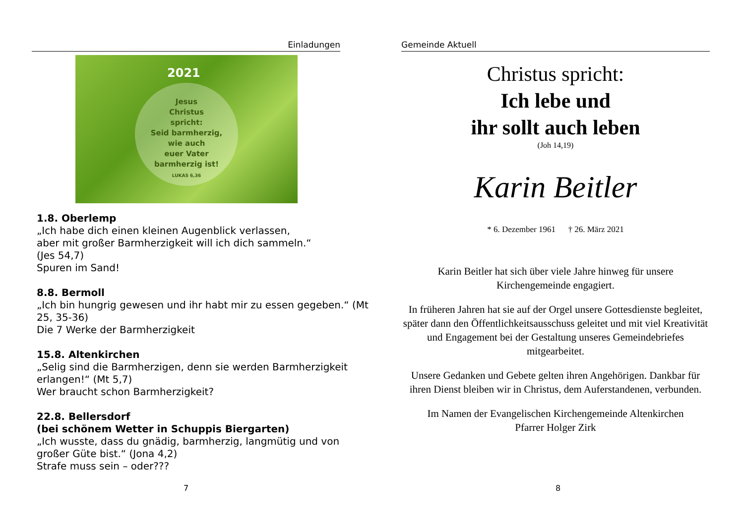Einladungen
2021
Jesus
Christus
spricht:
Seid barmherzig,
wie auch
euer Vater
barmherzig ist!
LUKAS 6,36
1.8. Oberlemp
„Ich habe dich einen kleinen Augenblick verlassen,
aber mit großer Barmherzigkeit will ich dich sammeln.“
(Jes 54,7)
Spuren im Sand!
8.8. Bermoll
„Ich bin hungrig gewesen und ihr habt mir zu essen gegeben.“ (Mt 25, 35-36)
Die 7 Werke der Barmherzigkeit
15.8. Altenkirchen
„Selig sind die Barmherzigen, denn sie werden Barmherzigkeit erlangen!“ (Mt 5,7)
Wer braucht schon Barmherzigkeit?
22.8. Bellersdorf
(bei schönem Wetter in Schuppis Biergarten)
„Ich wusste, dass du gnädig, barmherzig, langmütig und von großer Güte bist.“ (Jona 4,2)
Strafe muss sein – oder???
7
Gemeinde Aktuell
Christus spricht:
Ich lebe und
ihr sollt auch leben
(Joh 14,19)
Karin Beitler
* 6. Dezember 1961 † 26. März 2021
Karin Beitler hat sich über viele Jahre hinweg für unsere Kirchengemeinde engagiert.
In früheren Jahren hat sie auf der Orgel unsere Gottesdienste begleitet, später dann den Öffentlichkeitsausschuss geleitet und mit viel Kreativität und Engagement bei der Gestaltung unseres Gemeindebriefes mitgearbeitet.
Unsere Gedanken und Gebete gelten ihren Angehörigen. Dankbar für ihren Dienst bleiben wir in Christus, dem Auferstandenen, verbunden.
Im Namen der Evangelischen Kirchengemeinde Altenkirchen
Pfarrer Holger Zirk
8